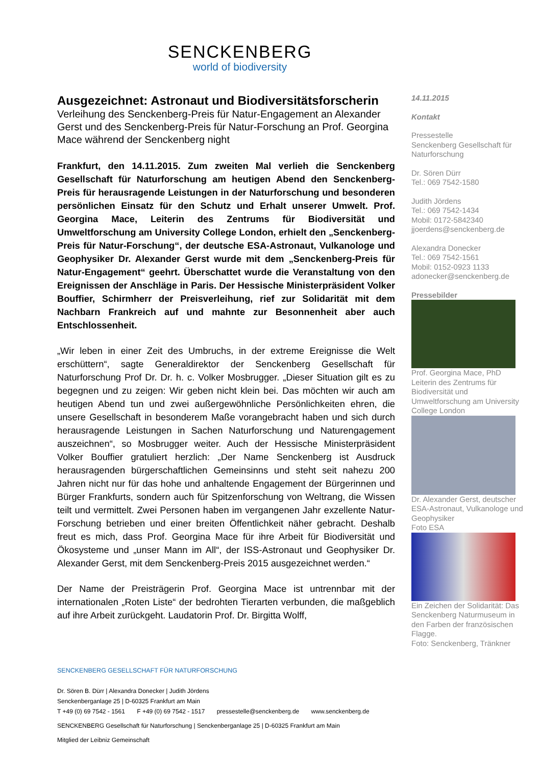SENCKENBERG
world of biodiversity
Ausgezeichnet: Astronaut und Biodiversitätsforscherin
Verleihung des Senckenberg-Preis für Natur-Engagement an Alexander Gerst und des Senckenberg-Preis für Natur-Forschung an Prof. Georgina Mace während der Senckenberg night
Frankfurt, den 14.11.2015. Zum zweiten Mal verlieh die Senckenberg Gesellschaft für Naturforschung am heutigen Abend den Senckenberg-Preis für herausragende Leistungen in der Naturforschung und besonderen persönlichen Einsatz für den Schutz und Erhalt unserer Umwelt. Prof. Georgina Mace, Leiterin des Zentrums für Biodiversität und Umweltforschung am University College London, erhielt den „Senckenberg-Preis für Natur-Forschung“, der deutsche ESA-Astronaut, Vulkanologe und Geophysiker Dr. Alexander Gerst wurde mit dem „Senckenberg-Preis für Natur-Engagement“ geehrt. Überschattet wurde die Veranstaltung von den Ereignissen der Anschläge in Paris. Der Hessische Ministerpräsident Volker Bouffier, Schirmherr der Preisverleihung, rief zur Solidarität mit dem Nachbarn Frankreich auf und mahnte zur Besonnenheit aber auch Entschlossenheit.
„Wir leben in einer Zeit des Umbruchs, in der extreme Ereignisse die Welt erschüttern“, sagte Generaldirektor der Senckenberg Gesellschaft für Naturforschung Prof Dr. Dr. h. c. Volker Mosbrugger. „Dieser Situation gilt es zu begegnen und zu zeigen: Wir geben nicht klein bei. Das möchten wir auch am heutigen Abend tun und zwei außergewöhnliche Persönlichkeiten ehren, die unsere Gesellschaft in besonderem Maße vorangebracht haben und sich durch herausragende Leistungen in Sachen Naturforschung und Naturengagement auszeichnen“, so Mosbrugger weiter. Auch der Hessische Ministerpräsident Volker Bouffier gratuliert herzlich: „Der Name Senckenberg ist Ausdruck herausragenden bürgerschaftlichen Gemeinsinns und steht seit nahezu 200 Jahren nicht nur für das hohe und anhaltende Engagement der Bürgerinnen und Bürger Frankfurts, sondern auch für Spitzenforschung von Weltrang, die Wissen teilt und vermittelt. Zwei Personen haben im vergangenen Jahr exzellente Natur-Forschung betrieben und einer breiten Öffentlichkeit näher gebracht. Deshalb freut es mich, dass Prof. Georgina Mace für ihre Arbeit für Biodiversität und Ökosysteme und „unser Mann im All“, der ISS-Astronaut und Geophysiker Dr. Alexander Gerst, mit dem Senckenberg-Preis 2015 ausgezeichnet werden.“
Der Name der Preisträgerin Prof. Georgina Mace ist untrennbar mit der internationalen „Roten Liste“ der bedrohten Tierarten verbunden, die maßgeblich auf ihre Arbeit zurückgeht. Laudatorin Prof. Dr. Birgitta Wolff,
14.11.2015
Kontakt
Pressestelle
Senckenberg Gesellschaft für Naturforschung
Dr. Sören Dürr
Tel.: 069 7542-1580
Judith Jördens
Tel.: 069 7542-1434
Mobil: 0172-5842340
jjoerdens@senckenberg.de
Alexandra Donecker
Tel.: 069 7542-1561
Mobil: 0152-0923 1133
adonecker@senckenberg.de
Pressebilder
Prof. Georgina Mace, PhD
Leiterin des Zentrums für Biodiversität und Umweltforschung am University College London
Dr. Alexander Gerst, deutscher ESA-Astronaut, Vulkanologe und Geophysiker
Foto ESA
Ein Zeichen der Solidarität: Das Senckenberg Naturmuseum in den Farben der französischen Flagge.
Foto: Senckenberg, Tränkner
SENCKENBERG GESELLSCHAFT FÜR NATURFORSCHUNG
Dr. Sören B. Dürr | Alexandra Donecker | Judith Jördens
Senckenberganlage 25 | D-60325 Frankfurt am Main
T +49 (0) 69 7542 - 1561 F +49 (0) 69 7542 - 1517 pressestelle@senckenberg.de www.senckenberg.de
SENCKENBERG Gesellschaft für Naturforschung | Senckenberganlage 25 | D-60325 Frankfurt am Main
Mitglied der Leibniz Gemeinschaft